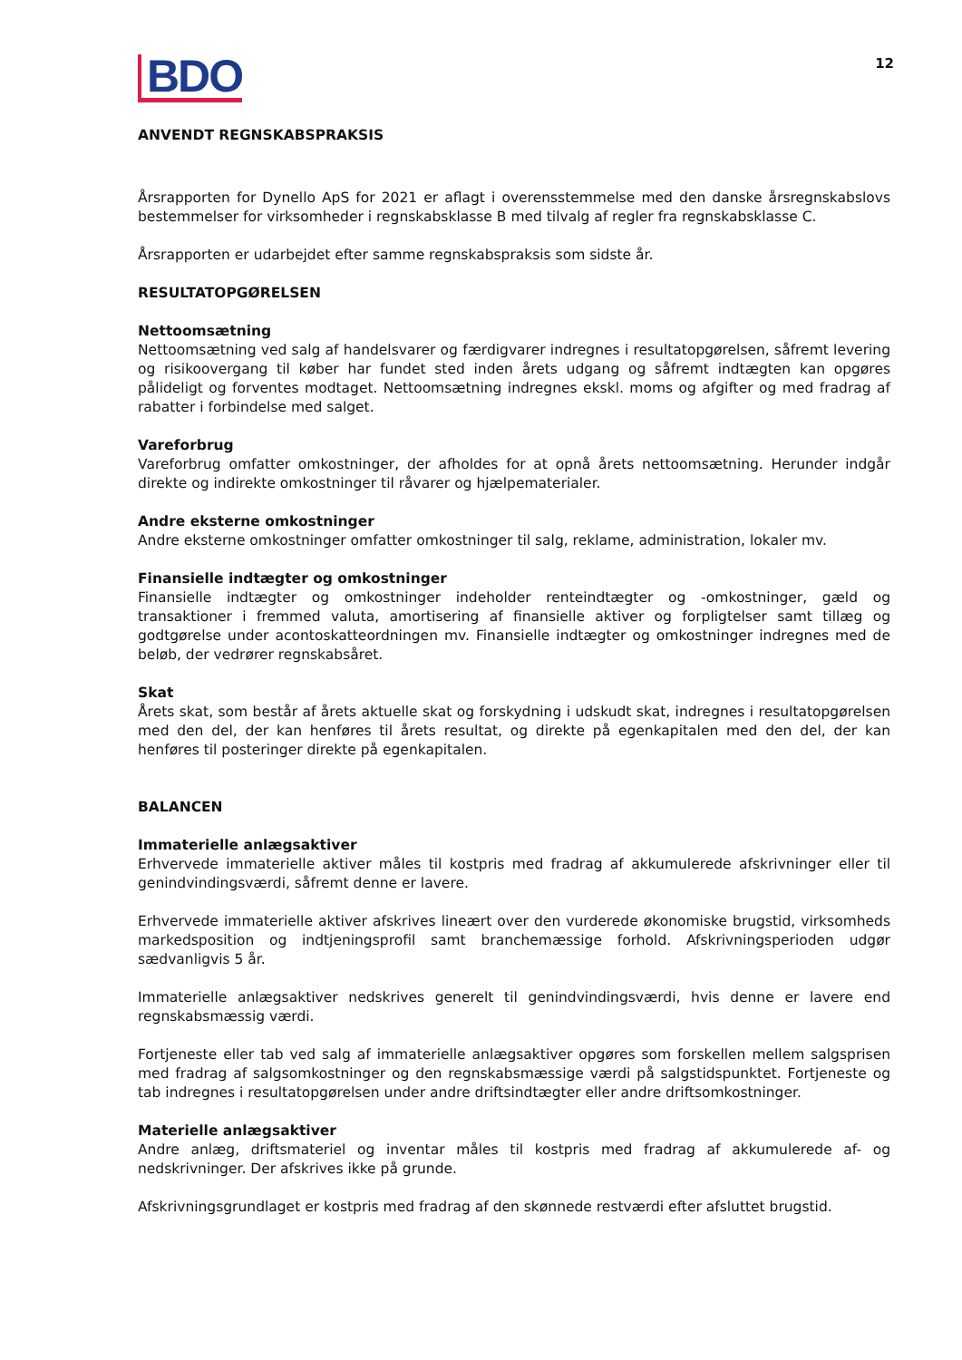BDO
12
ANVENDT REGNSKABSPRAKSIS
Årsrapporten for Dynello ApS for 2021 er aflagt i overensstemmelse med den danske årsregnskabslovs bestemmelser for virksomheder i regnskabsklasse B med tilvalg af regler fra regnskabsklasse C.
Årsrapporten er udarbejdet efter samme regnskabspraksis som sidste år.
RESULTATOPGØRELSEN
Nettoomsætning
Nettoomsætning ved salg af handelsvarer og færdigvarer indregnes i resultatopgørelsen, såfremt levering og risikoovergang til køber har fundet sted inden årets udgang og såfremt indtægten kan opgøres pålideligt og forventes modtaget. Nettoomsætning indregnes ekskl. moms og afgifter og med fradrag af rabatter i forbindelse med salget.
Vareforbrug
Vareforbrug omfatter omkostninger, der afholdes for at opnå årets nettoomsætning. Herunder indgår direkte og indirekte omkostninger til råvarer og hjælpematerialer.
Andre eksterne omkostninger
Andre eksterne omkostninger omfatter omkostninger til salg, reklame, administration, lokaler mv.
Finansielle indtægter og omkostninger
Finansielle indtægter og omkostninger indeholder renteindtægter og -omkostninger, gæld og transaktioner i fremmed valuta, amortisering af finansielle aktiver og forpligtelser samt tillæg og godtgørelse under acontoskatteordningen mv. Finansielle indtægter og omkostninger indregnes med de beløb, der vedrører regnskabsåret.
Skat
Årets skat, som består af årets aktuelle skat og forskydning i udskudt skat, indregnes i resultatopgørelsen med den del, der kan henføres til årets resultat, og direkte på egenkapitalen med den del, der kan henføres til posteringer direkte på egenkapitalen.
BALANCEN
Immaterielle anlægsaktiver
Erhvervede immaterielle aktiver måles til kostpris med fradrag af akkumulerede afskrivninger eller til genindvindingsværdi, såfremt denne er lavere.
Erhvervede immaterielle aktiver afskrives lineært over den vurderede økonomiske brugstid, virksomheds markedsposition og indtjeningsprofil samt branchemæssige forhold. Afskrivningsperioden udgør sædvanligvis 5 år.
Immaterielle anlægsaktiver nedskrives generelt til genindvindingsværdi, hvis denne er lavere end regnskabsmæssig værdi.
Fortjeneste eller tab ved salg af immaterielle anlægsaktiver opgøres som forskellen mellem salgsprisen med fradrag af salgsomkostninger og den regnskabsmæssige værdi på salgstidspunktet. Fortjeneste og tab indregnes i resultatopgørelsen under andre driftsindtægter eller andre driftsomkostninger.
Materielle anlægsaktiver
Andre anlæg, driftsmateriel og inventar måles til kostpris med fradrag af akkumulerede af- og nedskrivninger. Der afskrives ikke på grunde.
Afskrivningsgrundlaget er kostpris med fradrag af den skønnede restværdi efter afsluttet brugstid.